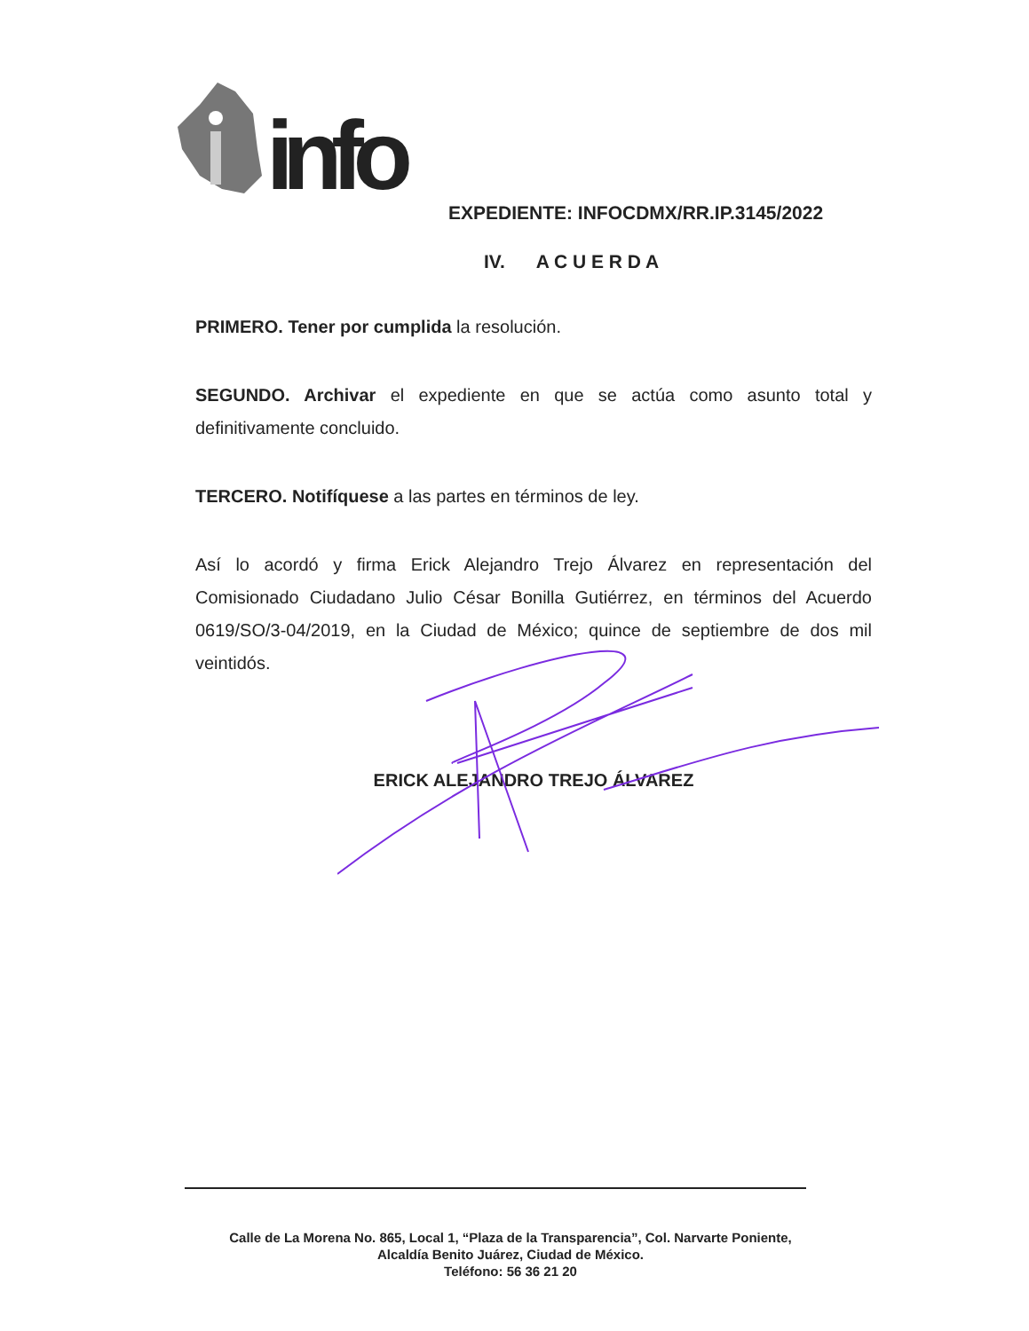info
EXPEDIENTE: INFOCDMX/RR.IP.3145/2022
IV. A C U E R D A
PRIMERO. Tener por cumplida la resolución.
SEGUNDO. Archivar el expediente en que se actúa como asunto total y definitivamente concluido.
TERCERO. Notifíquese a las partes en términos de ley.
Así lo acordó y firma Erick Alejandro Trejo Álvarez en representación del Comisionado Ciudadano Julio César Bonilla Gutiérrez, en términos del Acuerdo 0619/SO/3-04/2019, en la Ciudad de México; quince de septiembre de dos mil veintidós.
ERICK ALEJANDRO TREJO ÁLVAREZ
Calle de La Morena No. 865, Local 1, “Plaza de la Transparencia”, Col. Narvarte Poniente,
Alcaldía Benito Juárez, Ciudad de México.
Teléfono: 56 36 21 20